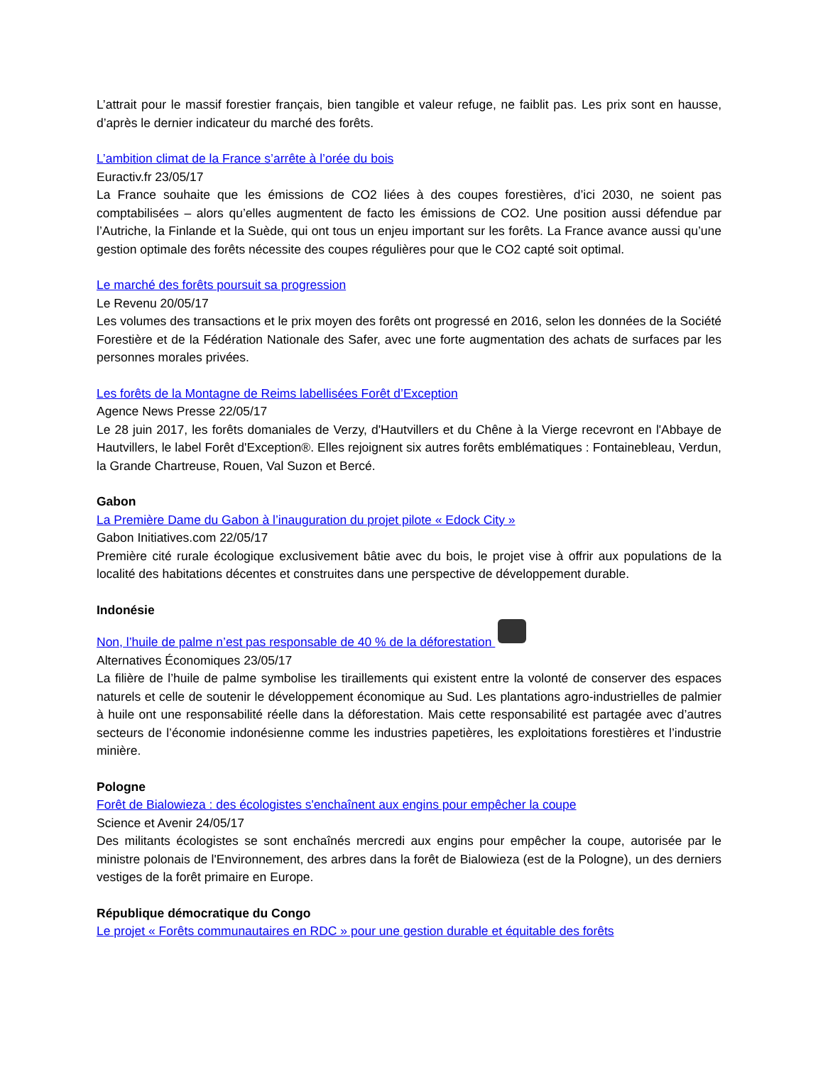L’attrait pour le massif forestier français, bien tangible et valeur refuge, ne faiblit pas. Les prix sont en hausse, d’après le dernier indicateur du marché des forêts.
L’ambition climat de la France s’arrête à l’orée du bois
Euractiv.fr 23/05/17
La France souhaite que les émissions de CO2 liées à des coupes forestières, d’ici 2030, ne soient pas comptabilisées – alors qu’elles augmentent de facto les émissions de CO2. Une position aussi défendue par l’Autriche, la Finlande et la Suède, qui ont tous un enjeu important sur les forêts. La France avance aussi qu’une gestion optimale des forêts nécessite des coupes régulières pour que le CO2 capté soit optimal.
Le marché des forêts poursuit sa progression
Le Revenu 20/05/17
Les volumes des transactions et le prix moyen des forêts ont progressé en 2016, selon les données de la Société Forestière et de la Fédération Nationale des Safer, avec une forte augmentation des achats de surfaces par les personnes morales privées.
Les forêts de la Montagne de Reims labellisées Forêt d’Exception
Agence News Presse 22/05/17
Le 28 juin 2017, les forêts domaniales de Verzy, d'Hautvillers et du Chêne à la Vierge recevront en l'Abbaye de Hautvillers, le label Forêt d'Exception®. Elles rejoignent six autres forêts emblématiques : Fontainebleau, Verdun, la Grande Chartreuse, Rouen, Val Suzon et Bercé.
Gabon
La Première Dame du Gabon à l’inauguration du projet pilote « Edock City »
Gabon Initiatives.com 22/05/17
Première cité rurale écologique exclusivement bâtie avec du bois, le projet vise à offrir aux populations de la localité des habitations décentes et construites dans une perspective de développement durable.
Indonésie
Non, l’huile de palme n’est pas responsable de 40 % de la déforestation
Alternatives Économiques 23/05/17
La filière de l’huile de palme symbolise les tiraillements qui existent entre la volonté de conserver des espaces naturels et celle de soutenir le développement économique au Sud. Les plantations agro-industrielles de palmier à huile ont une responsabilité réelle dans la déforestation. Mais cette responsabilité est partagée avec d’autres secteurs de l’économie indonésienne comme les industries papetières, les exploitations forestières et l’industrie minière.
Pologne
Forêt de Bialowieza : des écologistes s'enchaînent aux engins pour empêcher la coupe
Science et Avenir 24/05/17
Des militants écologistes se sont enchaînés mercredi aux engins pour empêcher la coupe, autorisée par le ministre polonais de l'Environnement, des arbres dans la forêt de Bialowieza (est de la Pologne), un des derniers vestiges de la forêt primaire en Europe.
République démocratique du Congo
Le projet « Forêts communautaires en RDC » pour une gestion durable et équitable des forêts